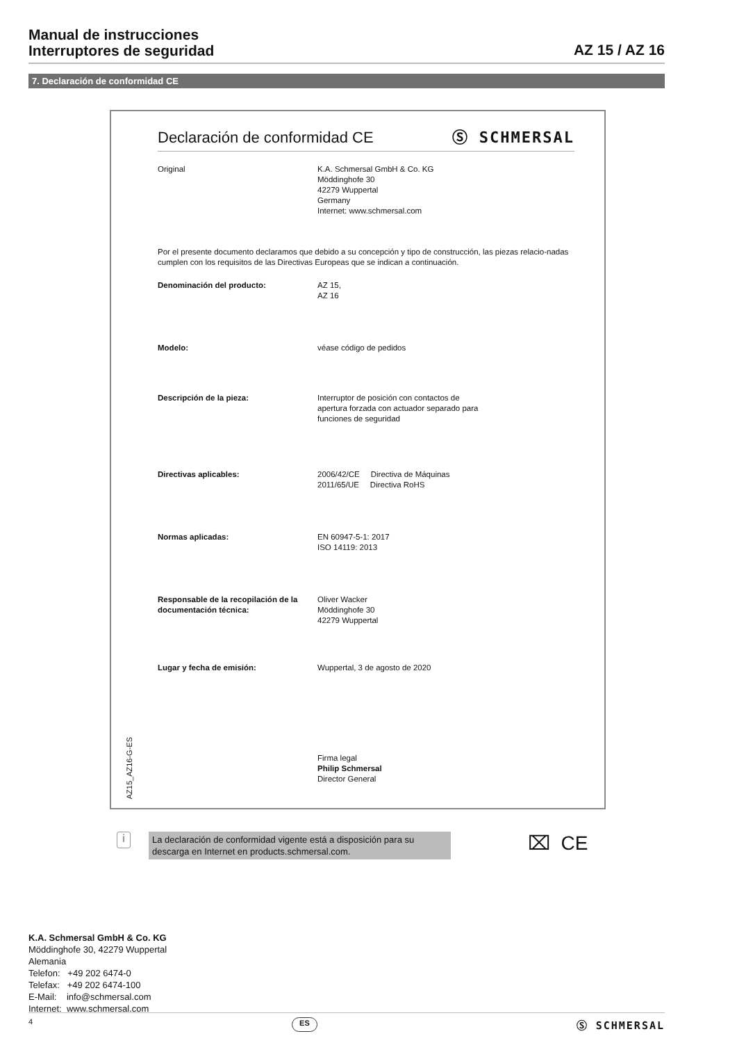Manual de instrucciones
Interruptores de seguridad
AZ 15 / AZ 16
7. Declaración de conformidad CE
Declaración de conformidad CE Ⓢ SCHMERSAL
Original K.A. Schmersal GmbH & Co. KG
Möddinghofe 30
42279 Wuppertal
Germany
Internet: www.schmersal.com
Por el presente documento declaramos que debido a su concepción y tipo de construcción, las piezas relacio-nadas cumplen con los requisitos de las Directivas Europeas que se indican a continuación.
Denominación del producto: AZ 15,
AZ 16
Modelo: véase código de pedidos
Descripción de la pieza: Interruptor de posición con contactos de
apertura forzada con actuador separado para
funciones de seguridad
Directivas aplicables: 2006/42/CE Directiva de Máquinas
2011/65/UE Directiva RoHS
Normas aplicadas: EN 60947-5-1: 2017
ISO 14119: 2013
Responsable de la recopilación de la documentación técnica:
Oliver Wacker
Möddinghofe 30
42279 Wuppertal
Lugar y fecha de emisión: Wuppertal, 3 de agosto de 2020
Firma legal
Philip Schmersal
Director General
AZ15_AZ16-G-ES
i
La declaración de conformidad vigente está a disposición para su descarga en Internet en products.schmersal.com.
⌧ CE
K.A. Schmersal GmbH & Co. KG
Möddinghofe 30, 42279 Wuppertal
Alemania
Telefon: +49 202 6474-0
Telefax: +49 202 6474-100
E-Mail: info@schmersal.com
Internet: www.schmersal.com
4 ES Ⓢ SCHMERSAL